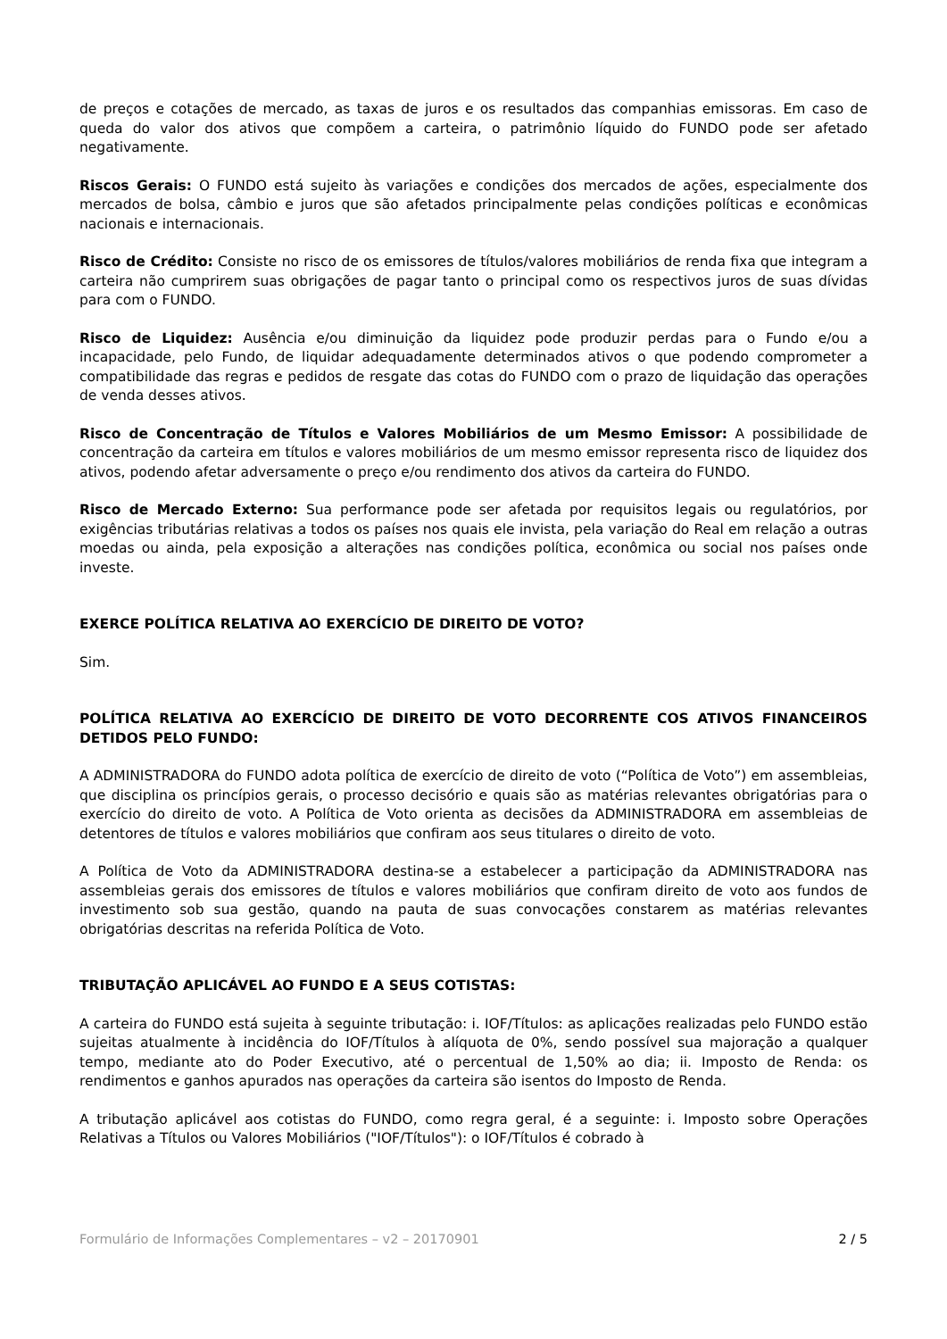de preços e cotações de mercado, as taxas de juros e os resultados das companhias emissoras. Em caso de queda do valor dos ativos que compõem a carteira, o patrimônio líquido do FUNDO pode ser afetado negativamente.
Riscos Gerais: O FUNDO está sujeito às variações e condições dos mercados de ações, especialmente dos mercados de bolsa, câmbio e juros que são afetados principalmente pelas condições políticas e econômicas nacionais e internacionais.
Risco de Crédito: Consiste no risco de os emissores de títulos/valores mobiliários de renda fixa que integram a carteira não cumprirem suas obrigações de pagar tanto o principal como os respectivos juros de suas dívidas para com o FUNDO.
Risco de Liquidez: Ausência e/ou diminuição da liquidez pode produzir perdas para o Fundo e/ou a incapacidade, pelo Fundo, de liquidar adequadamente determinados ativos o que podendo comprometer a compatibilidade das regras e pedidos de resgate das cotas do FUNDO com o prazo de liquidação das operações de venda desses ativos.
Risco de Concentração de Títulos e Valores Mobiliários de um Mesmo Emissor: A possibilidade de concentração da carteira em títulos e valores mobiliários de um mesmo emissor representa risco de liquidez dos ativos, podendo afetar adversamente o preço e/ou rendimento dos ativos da carteira do FUNDO.
Risco de Mercado Externo: Sua performance pode ser afetada por requisitos legais ou regulatórios, por exigências tributárias relativas a todos os países nos quais ele invista, pela variação do Real em relação a outras moedas ou ainda, pela exposição a alterações nas condições política, econômica ou social nos países onde investe.
EXERCE POLÍTICA RELATIVA AO EXERCÍCIO DE DIREITO DE VOTO?
Sim.
POLÍTICA RELATIVA AO EXERCÍCIO DE DIREITO DE VOTO DECORRENTE COS ATIVOS FINANCEIROS DETIDOS PELO FUNDO:
A ADMINISTRADORA do FUNDO adota política de exercício de direito de voto (“Política de Voto”) em assembleias, que disciplina os princípios gerais, o processo decisório e quais são as matérias relevantes obrigatórias para o exercício do direito de voto. A Política de Voto orienta as decisões da ADMINISTRADORA em assembleias de detentores de títulos e valores mobiliários que confiram aos seus titulares o direito de voto.
A Política de Voto da ADMINISTRADORA destina-se a estabelecer a participação da ADMINISTRADORA nas assembleias gerais dos emissores de títulos e valores mobiliários que confiram direito de voto aos fundos de investimento sob sua gestão, quando na pauta de suas convocações constarem as matérias relevantes obrigatórias descritas na referida Política de Voto.
TRIBUTAÇÃO APLICÁVEL AO FUNDO E A SEUS COTISTAS:
A carteira do FUNDO está sujeita à seguinte tributação: i. IOF/Títulos: as aplicações realizadas pelo FUNDO estão sujeitas atualmente à incidência do IOF/Títulos à alíquota de 0%, sendo possível sua majoração a qualquer tempo, mediante ato do Poder Executivo, até o percentual de 1,50% ao dia; ii. Imposto de Renda: os rendimentos e ganhos apurados nas operações da carteira são isentos do Imposto de Renda.
A tributação aplicável aos cotistas do FUNDO, como regra geral, é a seguinte: i. Imposto sobre Operações Relativas a Títulos ou Valores Mobiliários ("IOF/Títulos"): o IOF/Títulos é cobrado à
Formulário de Informações Complementares – v2 – 20170901 2 / 5